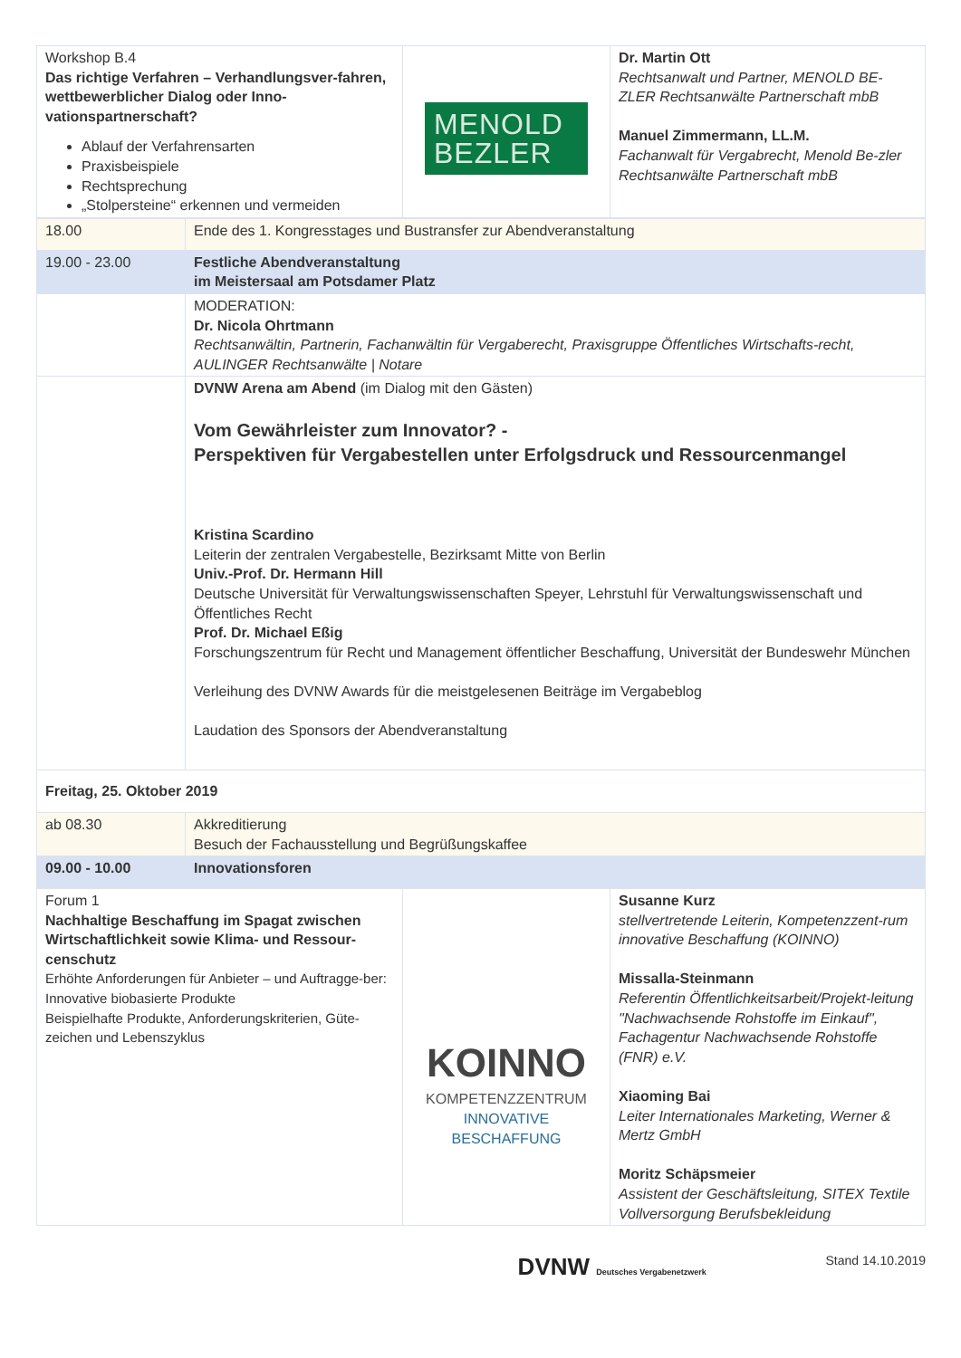| Workshop B.4 Das richtige Verfahren – Verhandlungsver-fahren, wettbewerblicher Dialog oder Inno-vationspartnerschaft? Ablauf der Verfahrensarten Praxisbeispiele Rechtsprechung „Stolpersteine“ erkennen und vermeiden | MENOLD BEZLER | Dr. Martin Ott Rechtsanwalt und Partner, MENOLD BE-ZLER Rechtsanwälte Partnerschaft mbB Manuel Zimmermann, LL.M. Fachanwalt für Vergabrecht, Menold Be-zler Rechtsanwälte Partnerschaft mbB |
| 18.00 | Ende des 1. Kongresstages und Bustransfer zur Abendveranstaltung |
| 19.00 - 23.00 | Festliche Abendveranstaltung im Meistersaal am Potsdamer Platz |
| | MODERATION: Dr. Nicola Ohrtmann Rechtsanwältin, Partnerin, Fachanwältin für Vergaberecht, Praxisgruppe Öffentliches Wirtschafts-recht, AULINGER Rechtsanwälte / Notare |
| | DVNW Arena am Abend (im Dialog mit den Gästen) Vom Gewährleister zum Innovator? - Perspektiven für Vergabestellen unter Erfolgsdruck und Ressourcenmangel Kristina Scardino Leiterin der zentralen Vergabestelle, Bezirksamt Mitte von Berlin Univ.-Prof. Dr. Hermann Hill Deutsche Universität für Verwaltungswissenschaften Speyer, Lehrstuhl für Verwaltungswissenschaft und Öffentliches Recht Prof. Dr. Michael Eßig Forschungszentrum für Recht und Management öffentlicher Beschaffung, Universität der Bundeswehr München Verleihung des DVNW Awards für die meistgelesenen Beiträge im Vergabeblog Laudation des Sponsors der Abendveranstaltung |
| Freitag, 25. Oktober 2019 | |
| ab 08.30 | Akkreditierung Besuch der Fachausstellung und Begrüßungskaffee |
| 09.00 - 10.00 | Innovationsforen |
| Forum 1 Nachhaltige Beschaffung im Spagat zwischen Wirtschaftlichkeit sowie Klima- und Ressour-censchutz Erhöhte Anforderungen für Anbieter – und Auftragge-ber: Innovative biobasierte Produkte Beispielhafte Produkte, Anforderungskriterien, Güte-zeichen und Lebenszyklus | KOINNO KOMPETENZZENTRUM INNOVATIVE BESCHAFFUNG | Susanne Kurz stellvertretende Leiterin, Kompetenzzent-rum innovative Beschaffung (KOINNO) Missalla-Steinmann Referentin Öffentlichkeitsarbeit/Projekt-leitung "Nachwachsende Rohstoffe im Einkauf", Fachagentur Nachwachsende Rohstoffe (FNR) e.V. Xiaoming Bai Leiter Internationales Marketing, Werner & Mertz GmbH Moritz Schäpsmeier Assistent der Geschäftsleitung, SITEX Textile Vollversorgung Berufsbekleidung |
DVNW Deutsches Vergabenetzwerk Stand 14.10.2019